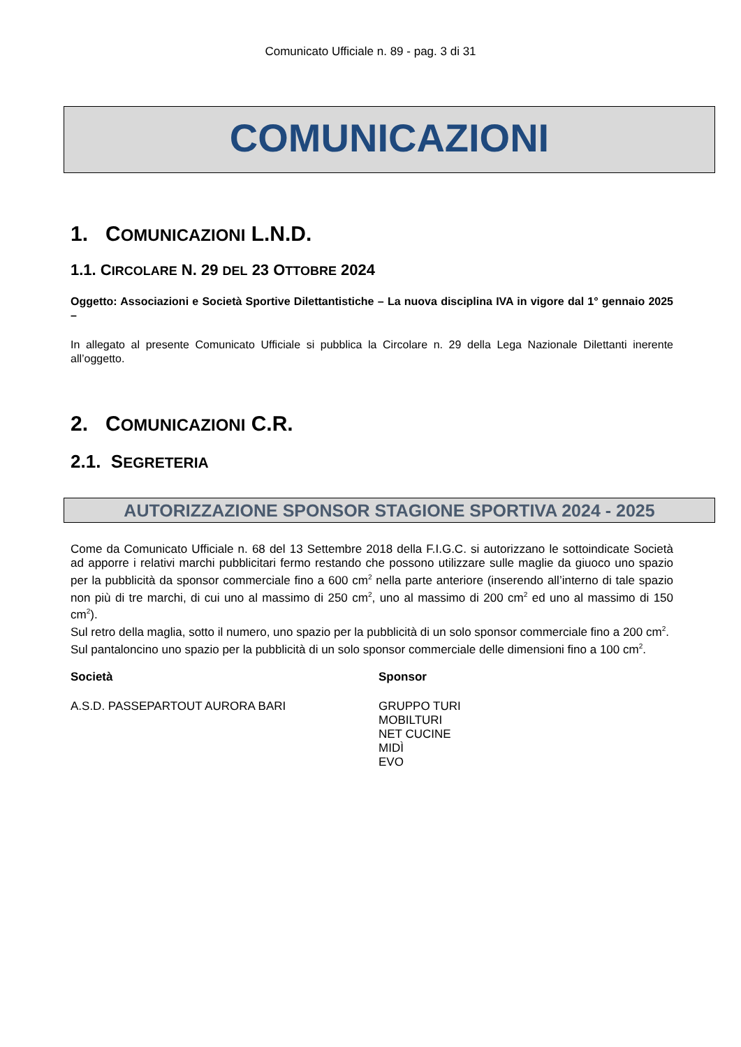Comunicato Ufficiale n. 89 - pag. 3 di 31
COMUNICAZIONI
1. COMUNICAZIONI L.N.D.
1.1. CIRCOLARE N. 29 DEL 23 OTTOBRE 2024
Oggetto: Associazioni e Società Sportive Dilettantistiche – La nuova disciplina IVA in vigore dal 1° gennaio 2025 –
In allegato al presente Comunicato Ufficiale si pubblica la Circolare n. 29 della Lega Nazionale Dilettanti inerente all’oggetto.
2. COMUNICAZIONI C.R.
2.1. SEGRETERIA
AUTORIZZAZIONE SPONSOR STAGIONE SPORTIVA 2024 - 2025
Come da Comunicato Ufficiale n. 68 del 13 Settembre 2018 della F.I.G.C. si autorizzano le sottoindicate Società ad apporre i relativi marchi pubblicitari fermo restando che possono utilizzare sulle maglie da giuoco uno spazio per la pubblicità da sponsor commerciale fino a 600 cm<sup>2</sup> nella parte anteriore (inserendo all’interno di tale spazio non più di tre marchi, di cui uno al massimo di 250 cm<sup>2</sup>, uno al massimo di 200 cm<sup>2</sup> ed uno al massimo di 150 cm<sup>2</sup>).
Sul retro della maglia, sotto il numero, uno spazio per la pubblicità di un solo sponsor commerciale fino a 200 cm<sup>2</sup>.
Sul pantaloncino uno spazio per la pubblicità di un solo sponsor commerciale delle dimensioni fino a 100 cm<sup>2</sup>.
| Società | Sponsor |
| --- | --- |
| A.S.D. PASSEPARTOUT AURORA BARI | GRUPPO TURI MOBILTURI NET CUCINE MIDÌ EVO |